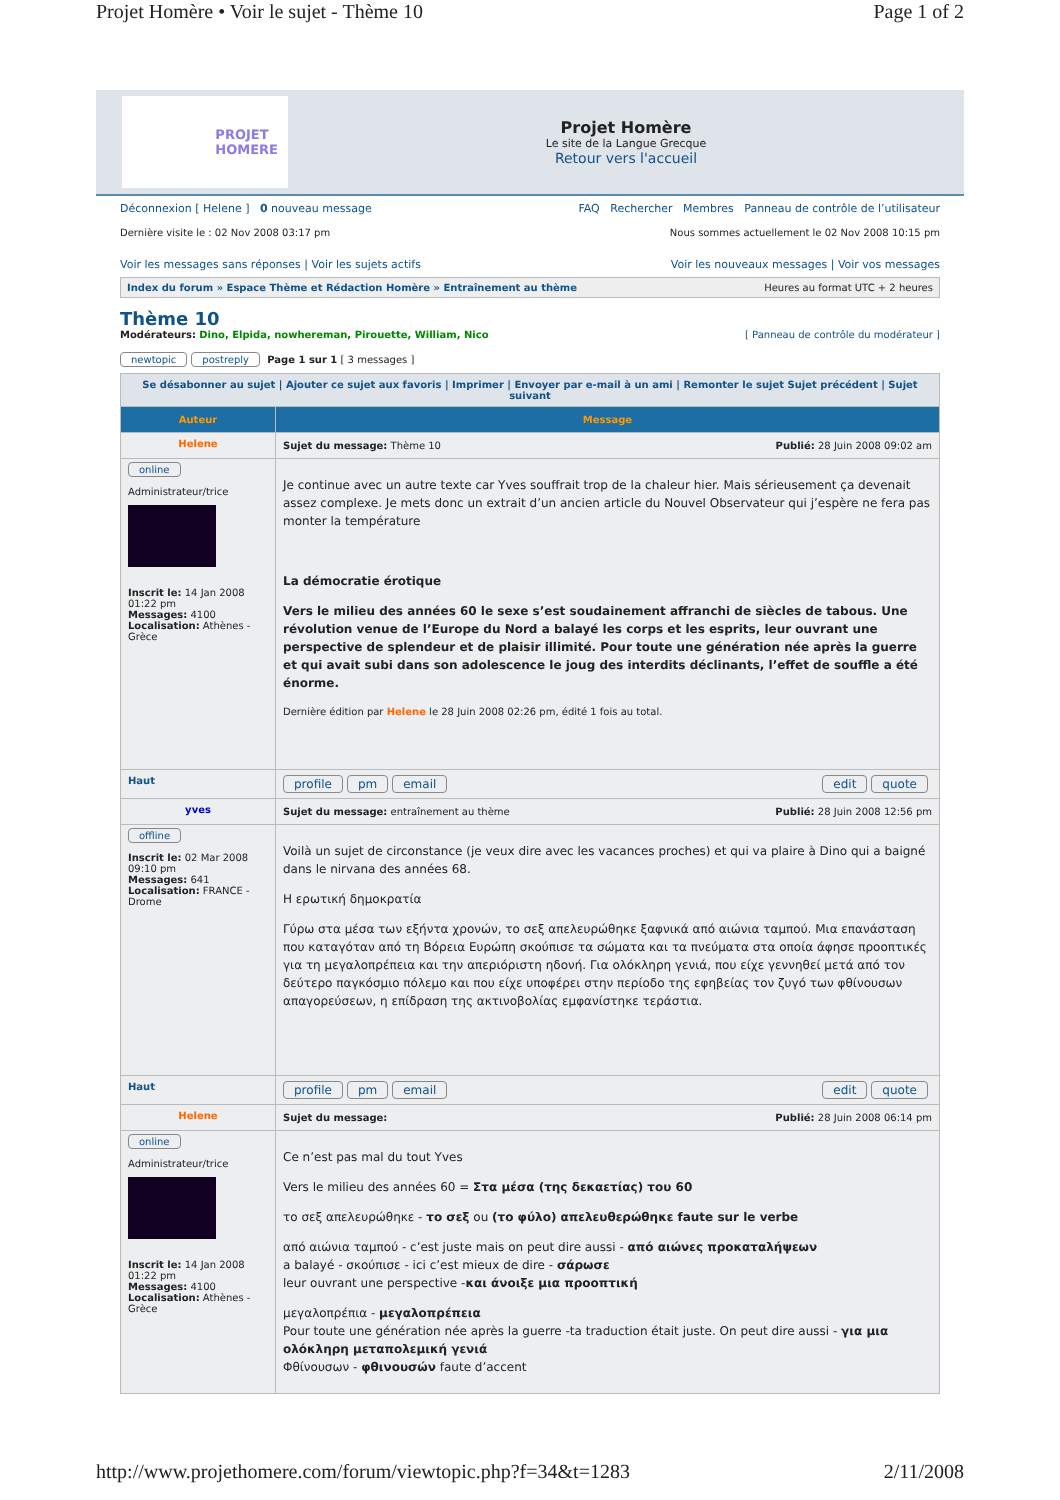Projet Homère • Voir le sujet - Thème 10 Page 1 of 2
PROJET
HOMERE
Projet Homère
Le site de la Langue Grecque
Retour vers l'accueil
Déconnexion [ Helene ] 0 nouveau message FAQ Rechercher Membres Panneau de contrôle de l’utilisateur
Dernière visite le : 02 Nov 2008 03:17 pm Nous sommes actuellement le 02 Nov 2008 10:15 pm
Voir les messages sans réponses | Voir les sujets actifs Voir les nouveaux messages | Voir vos messages
Index du forum » Espace Thème et Rédaction Homère » Entraînement au thème Heures au format UTC + 2 heures
Thème 10
Modérateurs: Dino, Elpida, nowhereman, Pirouette, William, Nico [ Panneau de contrôle du modérateur ]
newtopic postreply Page 1 sur 1 [ 3 messages ]
| Se désabonner au sujet / Ajouter ce sujet aux favoris / Imprimer / Envoyer par e-mail à un ami / Remonter le sujet Sujet précédent / Sujet suivant | |
| Auteur | Message |
| Helene | Sujet du message: Thème 10 Publié: 28 Juin 2008 09:02 am |
| online Administrateur/trice Inscrit le: 14 Jan 2008 01:22 pm Messages: 4100 Localisation: Athènes - Grèce | Je continue avec un autre texte car Yves souffrait trop de la chaleur hier. Mais sérieusement ça devenait assez complexe. Je mets donc un extrait d’un ancien article du Nouvel Observateur qui j’espère ne fera pas monter la température La démocratie érotique Vers le milieu des années 60 le sexe s’est soudainement affranchi de siècles de tabous. Une révolution venue de l’Europe du Nord a balayé les corps et les esprits, leur ouvrant une perspective de splendeur et de plaisir illimité. Pour toute une génération née après la guerre et qui avait subi dans son adolescence le joug des interdits déclinants, l’effet de souffle a été énorme. Dernière édition par Helene le 28 Juin 2008 02:26 pm, édité 1 fois au total. |
| Haut | profile pm email edit quote |
| yves | Sujet du message: entraînement au thème Publié: 28 Juin 2008 12:56 pm |
| offline Inscrit le: 02 Mar 2008 09:10 pm Messages: 641 Localisation: FRANCE - Drome | Voilà un sujet de circonstance (je veux dire avec les vacances proches) et qui va plaire à Dino qui a baigné dans le nirvana des années 68. Η ερωτική δημοκρατία Γύρω στα μέσα των εξήντα χρονών, το σεξ απελευρώθηκε ξαφνικά από αιώνια ταμπού. Μια επανάσταση που καταγόταν από τη Βόρεια Ευρώπη σκούπισε τα σώματα και τα πνεύματα στα οποία άφησε προοπτικές για τη μεγαλοπρέπεια και την απεριόριστη ηδονή. Για ολόκληρη γενιά, που είχε γεννηθεί μετά από τον δεύτερο παγκόσμιο πόλεμο και που είχε υποφέρει στην περίοδο της εφηβείας τον ζυγό των φθίνουσων απαγορεύσεων, η επίδραση της ακτινοβολίας εμφανίστηκε τεράστια. |
| Haut | profile pm email edit quote |
| Helene | Sujet du message: Publié: 28 Juin 2008 06:14 pm |
| online Administrateur/trice Inscrit le: 14 Jan 2008 01:22 pm Messages: 4100 Localisation: Athènes - Grèce | Ce n’est pas mal du tout Yves Vers le milieu des années 60 = Στα μέσα (της δεκαετίας) του 60 το σεξ απελευρώθηκε - το σεξ ou (το φύλο) απελευθερώθηκε faute sur le verbe από αιώνια ταμπού - c’est juste mais on peut dire aussi - από αιώνες προκαταλήψεων a balayé - σκούπισε - ici c’est mieux de dire - σάρωσε leur ouvrant une perspective - και άνοιξε μια προοπτική μεγαλοπρέπια - μεγαλοπρέπεια Pour toute une génération née après la guerre -ta traduction était juste. On peut dire aussi - για μια ολόκληρη μεταπολεμική γενιά Φθίνουσων - φθινουσών faute d’accent |
http://www.projethomere.com/forum/viewtopic.php?f=34&t=1283 2/11/2008